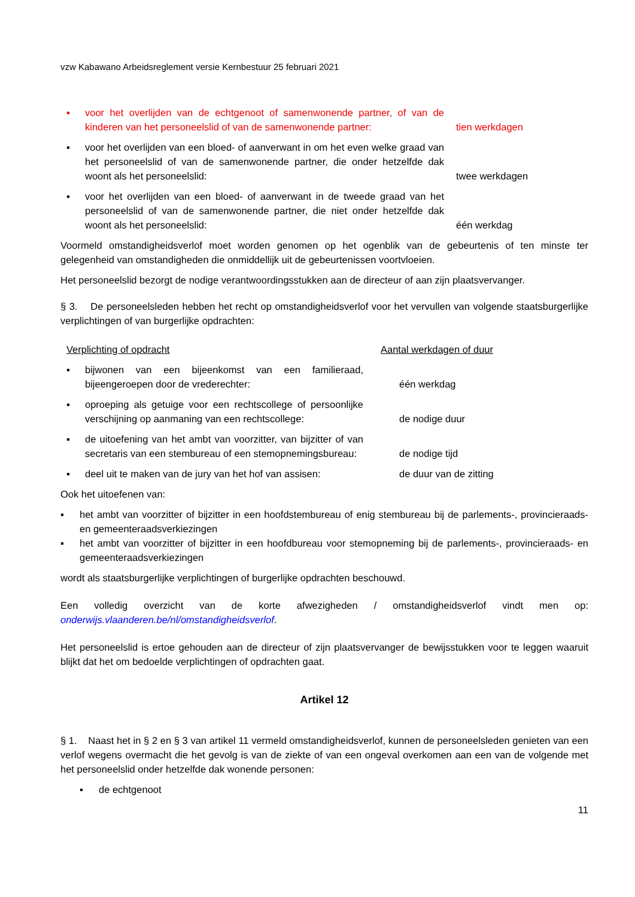vzw Kabawano Arbeidsreglement versie Kernbestuur 25 februari 2021
▪ voor het overlijden van de echtgenoot of samenwonende partner, of van de kinderen van het personeelslid of van de samenwonende partner:
tien werkdagen
▪ voor het overlijden van een bloed- of aanverwant in om het even welke graad van het personeelslid of van de samenwonende partner, die onder hetzelfde dak woont als het personeelslid:
twee werkdagen
▪ voor het overlijden van een bloed- of aanverwant in de tweede graad van het personeelslid of van de samenwonende partner, die niet onder hetzelfde dak woont als het personeelslid:
één werkdag
Voormeld omstandigheidsverlof moet worden genomen op het ogenblik van de gebeurtenis of ten minste ter gelegenheid van omstandigheden die onmiddellijk uit de gebeurtenissen voortvloeien.
Het personeelslid bezorgt de nodige verantwoordingsstukken aan de directeur of aan zijn plaatsvervanger.
§ 3. De personeelsleden hebben het recht op omstandigheidsverlof voor het vervullen van volgende staatsburgerlijke verplichtingen of van burgerlijke opdrachten:
Verplichting of opdracht Aantal werkdagen of duur
▪ bijwonen van een bijeenkomst van een familieraad, bijeengeroepen door de vrederechter:
één werkdag
▪ oproeping als getuige voor een rechtscollege of persoonlijke verschijning op aanmaning van een rechtscollege:
de nodige duur
▪ de uitoefening van het ambt van voorzitter, van bijzitter of van secretaris van een stembureau of een stemopnemingsbureau:
de nodige tijd
▪ deel uit te maken van de jury van het hof van assisen:
de duur van de zitting
Ook het uitoefenen van:
▪ het ambt van voorzitter of bijzitter in een hoofdstembureau of enig stembureau bij de parlements-, provincieraads- en gemeenteraadsverkiezingen
▪ het ambt van voorzitter of bijzitter in een hoofdbureau voor stemopneming bij de parlements-, provincieraads- en gemeenteraadsverkiezingen
wordt als staatsburgerlijke verplichtingen of burgerlijke opdrachten beschouwd.
Een volledig overzicht van de korte afwezigheden / omstandigheidsverlof vindt men op: onderwijs.vlaanderen.be/nl/omstandigheidsverlof.
Het personeelslid is ertoe gehouden aan de directeur of zijn plaatsvervanger de bewijsstukken voor te leggen waaruit blijkt dat het om bedoelde verplichtingen of opdrachten gaat.
Artikel 12
§ 1. Naast het in § 2 en § 3 van artikel 11 vermeld omstandigheidsverlof, kunnen de personeelsleden genieten van een verlof wegens overmacht die het gevolg is van de ziekte of van een ongeval overkomen aan een van de volgende met het personeelslid onder hetzelfde dak wonende personen:
▪ de echtgenoot
11